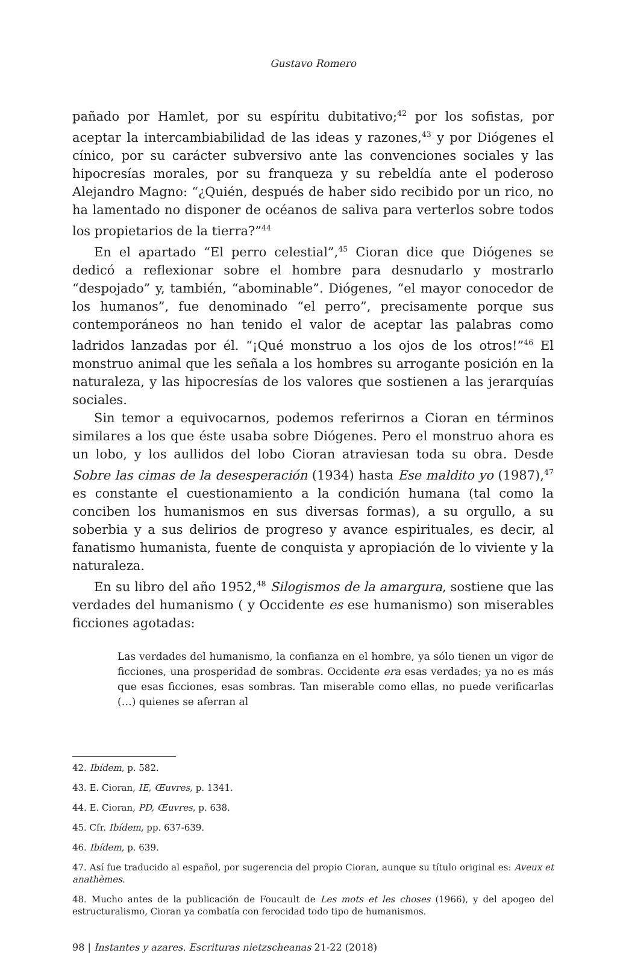Gustavo Romero
pañado por Hamlet, por su espíritu dubitativo;<sup>42</sup> por los sofistas, por aceptar la intercambiabilidad de las ideas y razones,<sup>43</sup> y por Diógenes el cínico, por su carácter subversivo ante las convenciones sociales y las hipocresías morales, por su franqueza y su rebeldía ante el poderoso Alejandro Magno: “¿Quién, después de haber sido recibido por un rico, no ha lamentado no disponer de océanos de saliva para verterlos sobre todos los propietarios de la tierra?”<sup>44</sup>
En el apartado “El perro celestial”,<sup>45</sup> Cioran dice que Diógenes se dedicó a reflexionar sobre el hombre para desnudarlo y mostrarlo “despojado” y, también, “abominable”. Diógenes, “el mayor conocedor de los humanos”, fue denominado “el perro”, precisamente porque sus contemporáneos no han tenido el valor de aceptar las palabras como ladridos lanzadas por él. “¡Qué monstruo a los ojos de los otros!”<sup>46</sup> El monstruo animal que les señala a los hombres su arrogante posición en la naturaleza, y las hipocresías de los valores que sostienen a las jerarquías sociales.
Sin temor a equivocarnos, podemos referirnos a Cioran en términos similares a los que éste usaba sobre Diógenes. Pero el monstruo ahora es un lobo, y los aullidos del lobo Cioran atraviesan toda su obra. Desde Sobre las cimas de la desesperación (1934) hasta Ese maldito yo (1987),<sup>47</sup> es constante el cuestionamiento a la condición humana (tal como la conciben los humanismos en sus diversas formas), a su orgullo, a su soberbia y a sus delirios de progreso y avance espirituales, es decir, al fanatismo humanista, fuente de conquista y apropiación de lo viviente y la naturaleza.
En su libro del año 1952,<sup>48</sup> Silogismos de la amargura, sostiene que las verdades del humanismo ( y Occidente es ese humanismo) son miserables ficciones agotadas:
Las verdades del humanismo, la confianza en el hombre, ya sólo tienen un vigor de ficciones, una prosperidad de sombras. Occidente era esas verdades; ya no es más que esas ficciones, esas sombras. Tan miserable como ellas, no puede verificarlas (…) quienes se aferran al
42. Ibídem, p. 582.
43. E. Cioran, IE, Œuvres, p. 1341.
44. E. Cioran, PD, Œuvres, p. 638.
45. Cfr. Ibídem, pp. 637-639.
46. Ibídem, p. 639.
47. Así fue traducido al español, por sugerencia del propio Cioran, aunque su título original es: Aveux et anathèmes.
48. Mucho antes de la publicación de Foucault de Les mots et les choses (1966), y del apogeo del estructuralismo, Cioran ya combatía con ferocidad todo tipo de humanismos.
98 | Instantes y azares. Escrituras nietzscheanas 21-22 (2018)